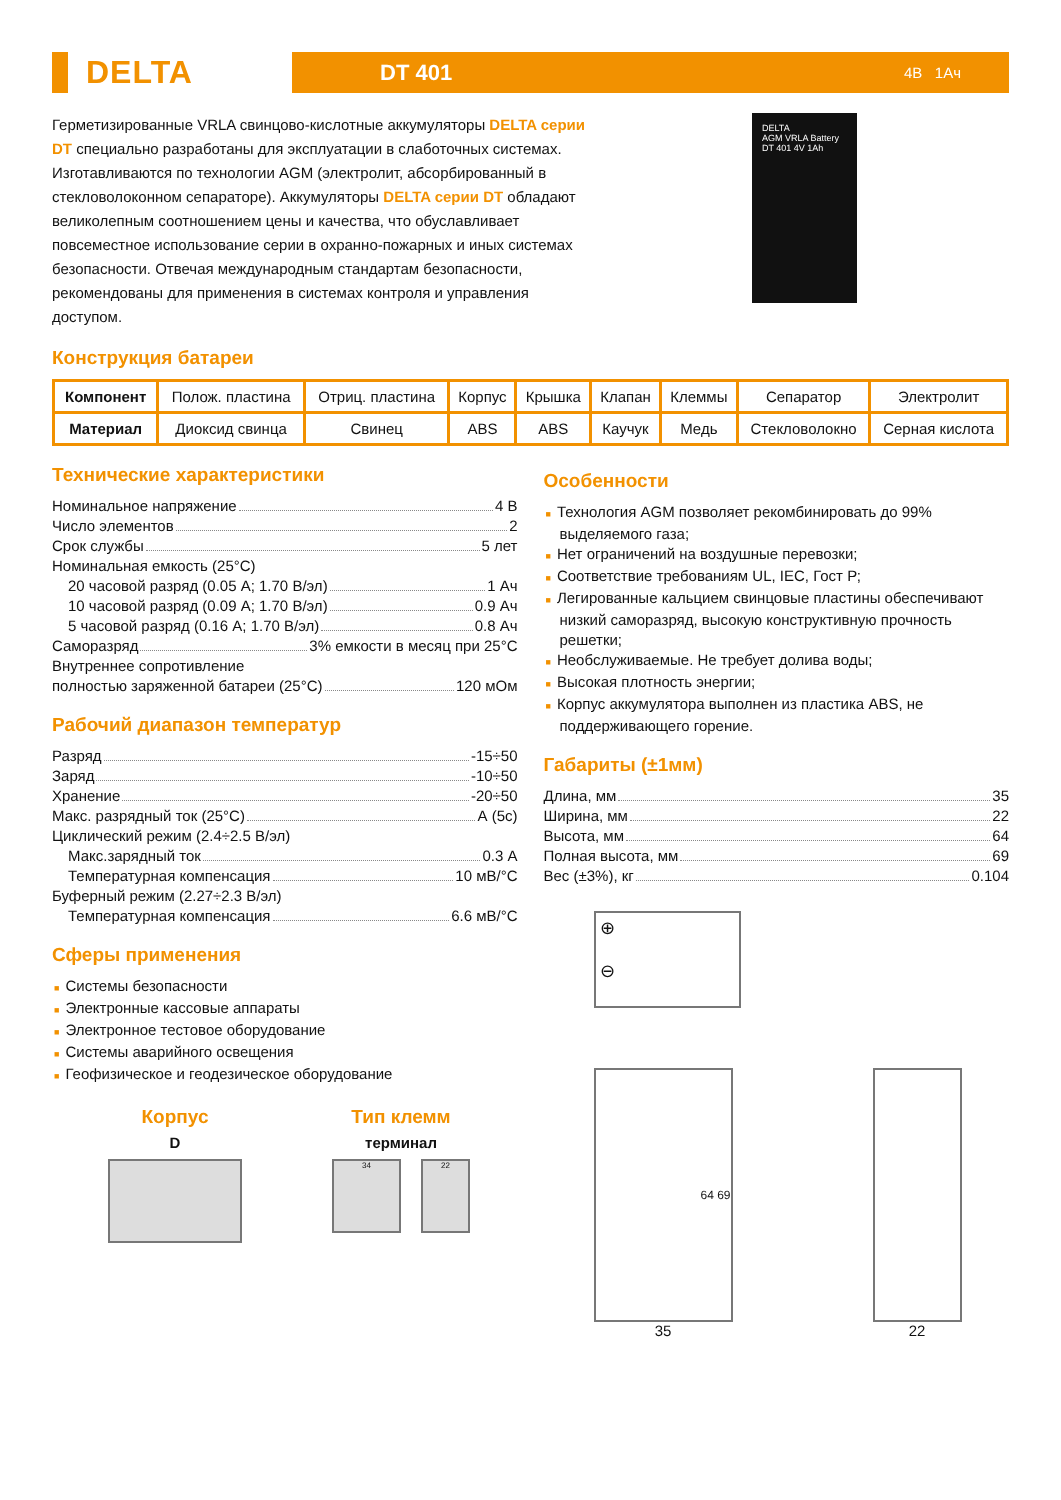DELTA
DT 401 4В 1Ач
Герметизированные VRLA свинцово-кислотные аккумуляторы DELTA серии DT специально разработаны для эксплуатации в слаботочных системах. Изготавливаются по технологии AGM (электролит, абсорбированный в стекловолоконном сепараторе). Аккумуляторы DELTA серии DT обладают великолепным соотношением цены и качества, что обуславливает повсеместное использование серии в охранно-пожарных и иных системах безопасности. Отвечая международным стандартам безопасности, рекомендованы для применения в системах контроля и управления доступом.
DELTA
AGM VRLA Battery
DT 401 4V 1Ah
Конструкция батареи
| Компонент | Полож. пластина | Отриц. пластина | Корпус | Крышка | Клапан | Клеммы | Сепаратор | Электролит |
| Материал | Диоксид свинца | Свинец | ABS | ABS | Каучук | Медь | Стекловолокно | Серная кислота |
Технические характеристики
Номинальное напряжение 4 В
Число элементов 2
Срок службы 5 лет
Номинальная емкость (25°С)
20 часовой разряд (0.05 А; 1.70 В/эл) 1 Ач
10 часовой разряд (0.09 А; 1.70 В/эл) 0.9 Ач
5 часовой разряд (0.16 А; 1.70 В/эл) 0.8 Ач
Саморазряд 3% емкости в месяц при 25°С
Внутреннее сопротивление
полностью заряженной батареи (25°С) 120 мОм
Рабочий диапазон температур
Разряд -15÷50
Заряд -10÷50
Хранение -20÷50
Макс. разрядный ток (25°С) А (5с)
Циклический режим (2.4÷2.5 В/эл)
Макс.зарядный ток 0.3 А
Температурная компенсация 10 мВ/°С
Буферный режим (2.27÷2.3 В/эл)
Температурная компенсация 6.6 мВ/°С
Сферы применения
■ Системы безопасности
■ Электронные кассовые аппараты
■ Электронное тестовое оборудование
■ Системы аварийного освещения
■ Геофизическое и геодезическое оборудование
Корпус
D
Тип клемм
терминал
34 22
Особенности
■ Технология AGM позволяет рекомбинировать до 99% выделяемого газа;
■ Нет ограничений на воздушные перевозки;
■ Соответствие требованиям UL, IEC, Гост Р;
■ Легированные кальцием свинцовые пластины обеспечивают низкий саморазряд, высокую конструктивную прочность решетки;
■ Необслуживаемые. Не требует долива воды;
■ Высокая плотность энергии;
■ Корпус аккумулятора выполнен из пластика ABS, не поддерживающего горение.
Габариты (±1мм)
Длина, мм 35
Ширина, мм 22
Высота, мм 64
Полная высота, мм 69
Вес (±3%), кг 0.104
⊕
⊖
64 69
35
22